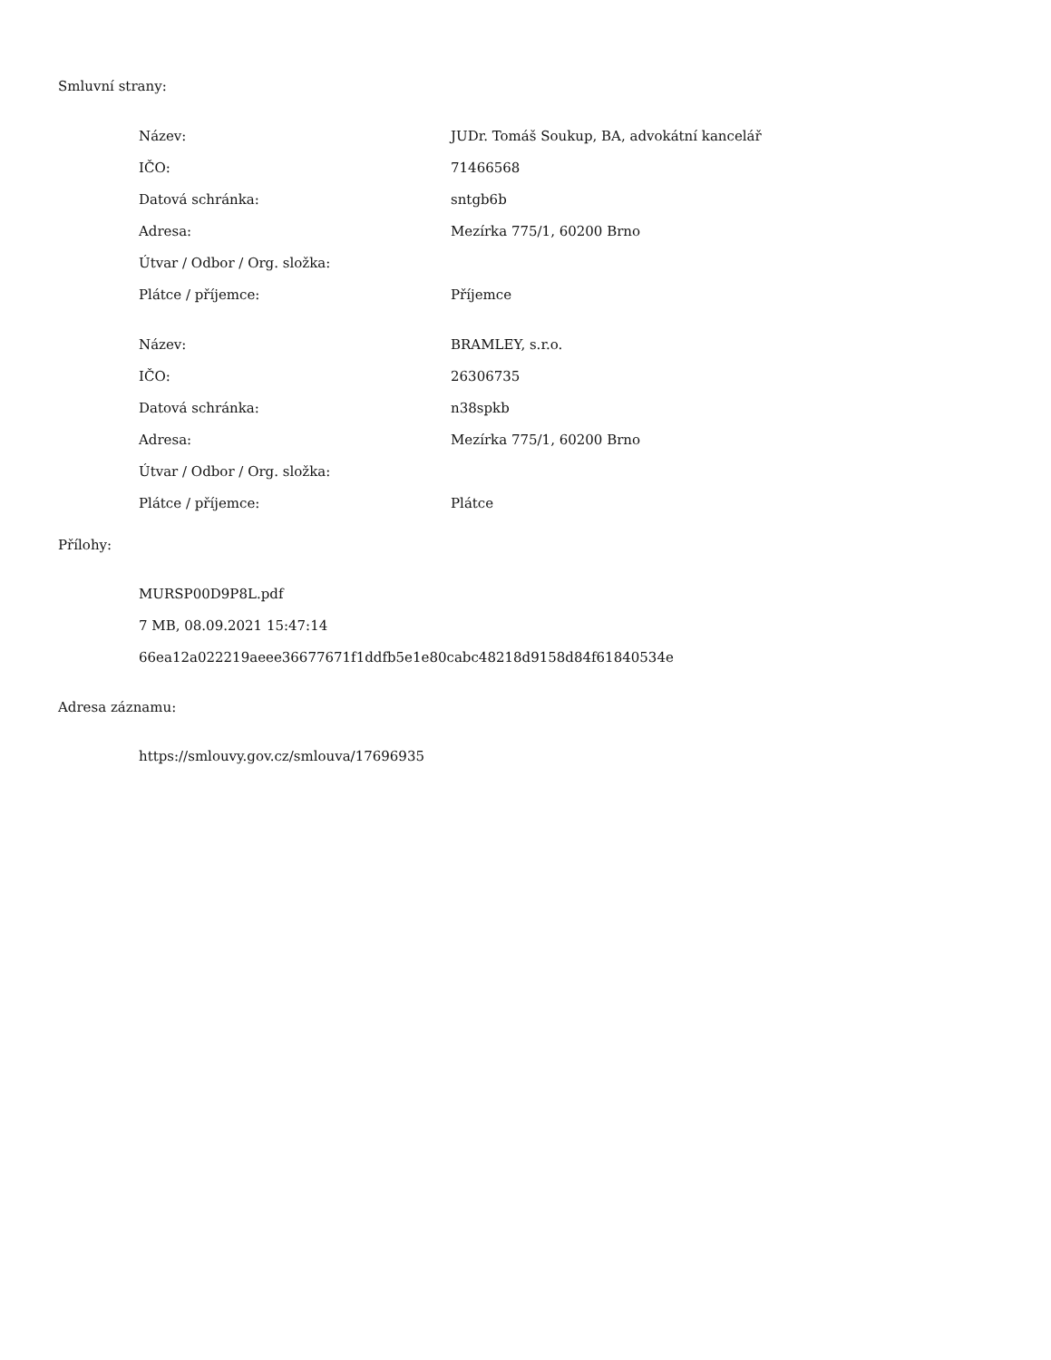Smluvní strany:
| Název: | JUDr. Tomáš Soukup, BA, advokátní kancelář |
| IČO: | 71466568 |
| Datová schránka: | sntgb6b |
| Adresa: | Mezírka 775/1, 60200 Brno |
| Útvar / Odbor / Org. složka: | |
| Plátce / příjemce: | Příjemce |
| Název: | BRAMLEY, s.r.o. |
| IČO: | 26306735 |
| Datová schránka: | n38spkb |
| Adresa: | Mezírka 775/1, 60200 Brno |
| Útvar / Odbor / Org. složka: | |
| Plátce / příjemce: | Plátce |
Přílohy:
MURSP00D9P8L.pdf
7 MB, 08.09.2021 15:47:14
66ea12a022219aeee36677671f1ddfb5e1e80cabc48218d9158d84f61840534e
Adresa záznamu:
https://smlouvy.gov.cz/smlouva/17696935